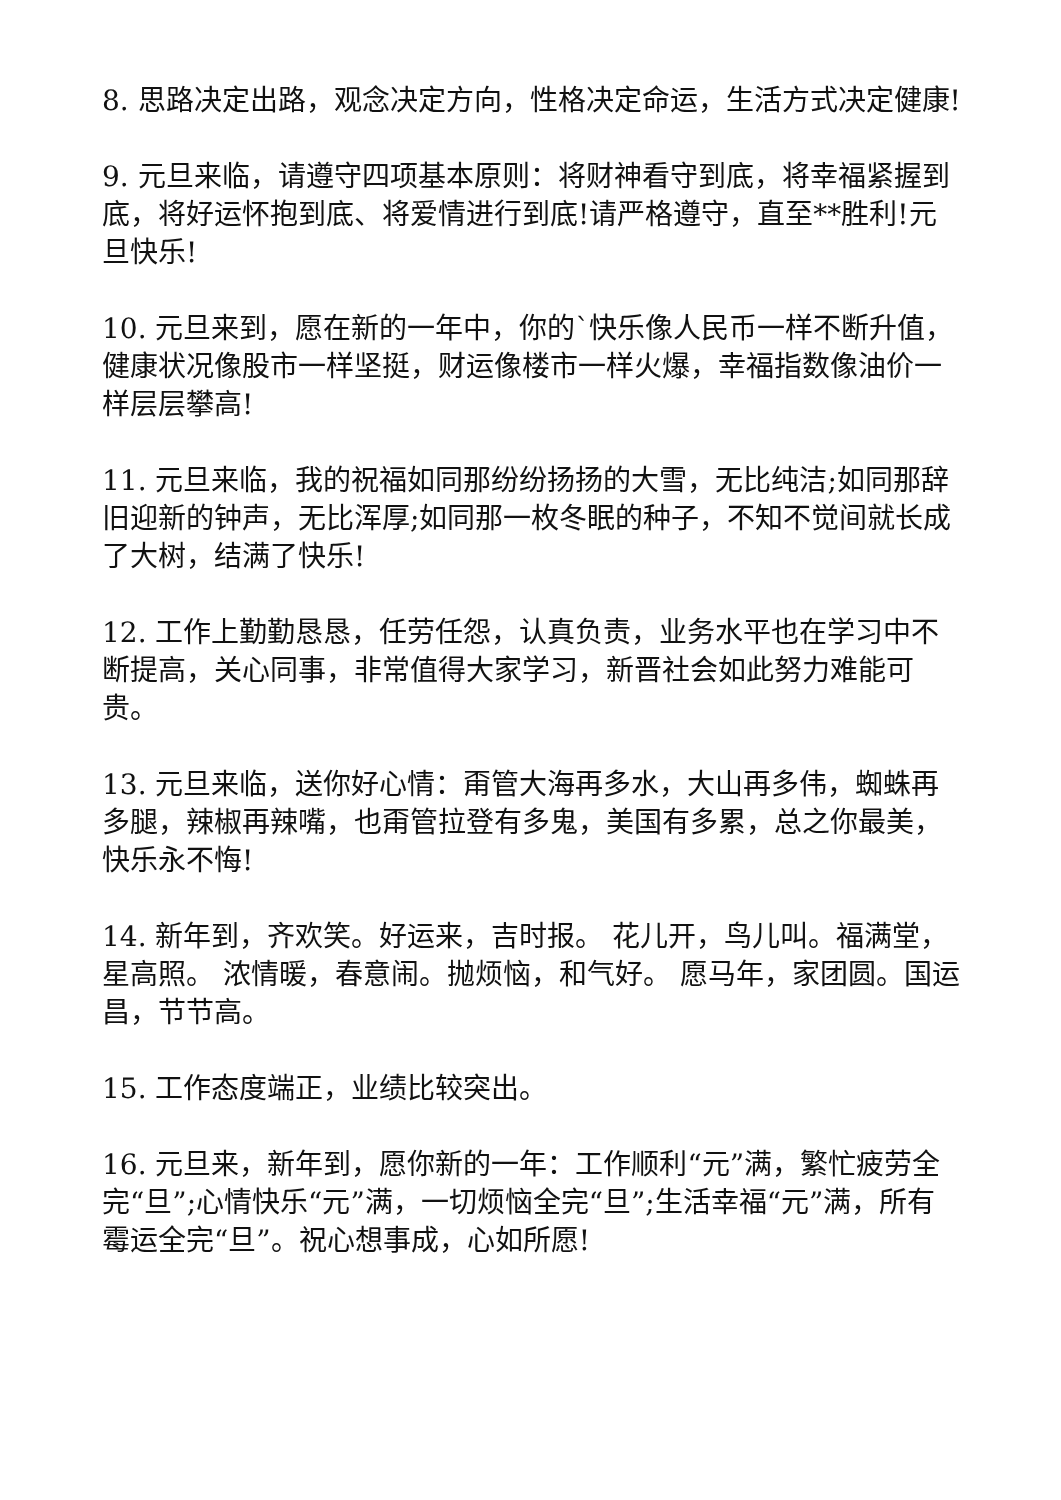8. 思路决定出路，观念决定方向，性格决定命运，生活方式决定健康!
9. 元旦来临，请遵守四项基本原则：将财神看守到底，将幸福紧握到底，将好运怀抱到底、将爱情进行到底!请严格遵守，直至**胜利!元旦快乐!
10. 元旦来到，愿在新的一年中，你的`快乐像人民币一样不断升值，健康状况像股市一样坚挺，财运像楼市一样火爆，幸福指数像油价一样层层攀高!
11. 元旦来临，我的祝福如同那纷纷扬扬的大雪，无比纯洁;如同那辞旧迎新的钟声，无比浑厚;如同那一枚冬眠的种子，不知不觉间就长成了大树，结满了快乐!
12. 工作上勤勤恳恳，任劳任怨，认真负责，业务水平也在学习中不断提高，关心同事，非常值得大家学习，新晋社会如此努力难能可贵。
13. 元旦来临，送你好心情：甭管大海再多水，大山再多伟，蜘蛛再多腿，辣椒再辣嘴，也甭管拉登有多鬼，美国有多累，总之你最美，快乐永不悔!
14. 新年到，齐欢笑。好运来，吉时报。 花儿开，鸟儿叫。福满堂，星高照。 浓情暖，春意闹。抛烦恼，和气好。 愿马年，家团圆。国运昌，节节高。
15. 工作态度端正，业绩比较突出。
16. 元旦来，新年到，愿你新的一年：工作顺利“元”满，繁忙疲劳全完“旦”;心情快乐“元”满，一切烦恼全完“旦”;生活幸福“元”满，所有霉运全完“旦”。祝心想事成，心如所愿!